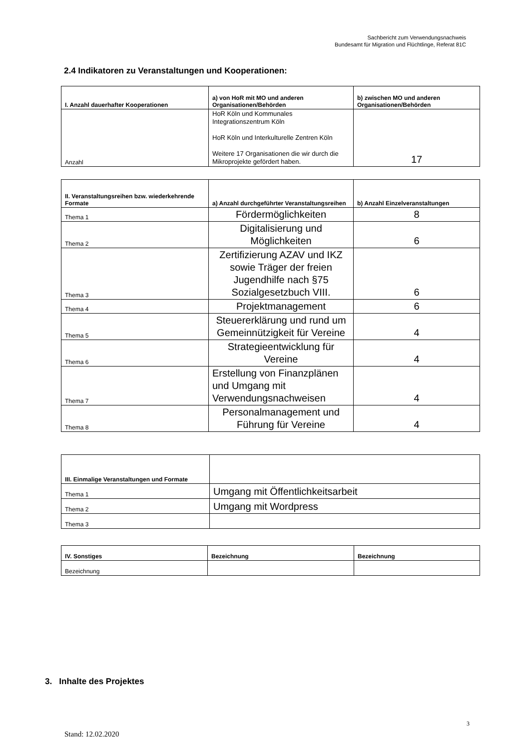Sachbericht zum Verwendungsnachweis
Bundesamt für Migration und Flüchtlinge, Referat 81C
2.4 Indikatoren zu Veranstaltungen und Kooperationen:
| I. Anzahl dauerhafter Kooperationen | a) von HoR mit MO und anderen Organisationen/Behörden | b) zwischen MO und anderen Organisationen/Behörden |
| --- | --- | --- |
| Anzahl | HoR Köln und Kommunales Integrationszentrum Köln HoR Köln und Interkulturelle Zentren Köln Weitere 17 Organisationen die wir durch die Mikroprojekte gefördert haben. | 17 |
| II. Veranstaltungsreihen bzw. wiederkehrende Formate | a) Anzahl durchgeführter Veranstaltungsreihen | b) Anzahl Einzelveranstaltungen |
| --- | --- | --- |
| Thema 1 | Fördermöglichkeiten | 8 |
| Thema 2 | Digitalisierung und Möglichkeiten | 6 |
| Thema 3 | Zertifizierung AZAV und IKZ sowie Träger der freien Jugendhilfe nach §75 Sozialgesetzbuch VIII. | 6 |
| Thema 4 | Projektmanagement | 6 |
| Thema 5 | Steuererklärung und rund um Gemeinnützigkeit für Vereine | 4 |
| Thema 6 | Strategieentwicklung für Vereine | 4 |
| Thema 7 | Erstellung von Finanzplänen und Umgang mit Verwendungsnachweisen | 4 |
| Thema 8 | Personalmanagement und Führung für Vereine | 4 |
| III. Einmalige Veranstaltungen und Formate | |
| --- | --- |
| Thema 1 | Umgang mit Öffentlichkeitsarbeit |
| Thema 2 | Umgang mit Wordpress |
| Thema 3 | |
| IV. Sonstiges | Bezeichnung | Bezeichnung |
| --- | --- | --- |
| Bezeichnung | | |
3. Inhalte des Projektes
3
Stand: 12.02.2020